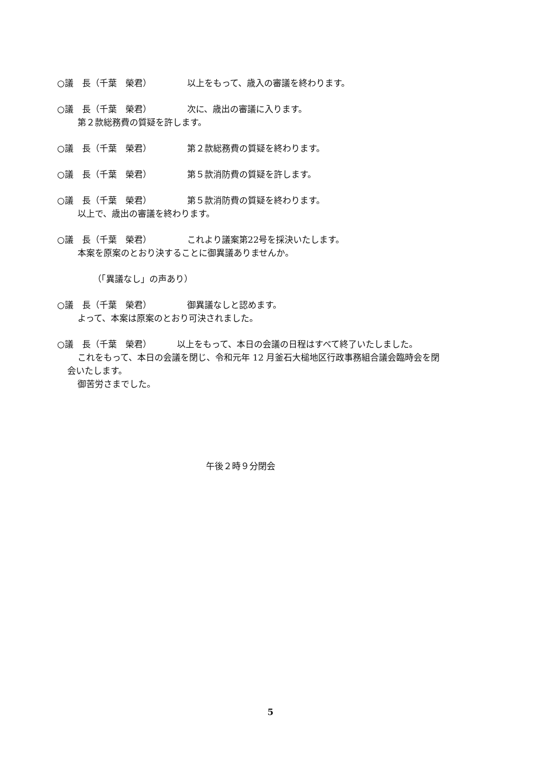○議　長（千葉　榮君） 以上をもって、歳入の審議を終わります。
○議　長（千葉　榮君） 次に、歳出の審議に入ります。
第２款総務費の質疑を許します。
○議　長（千葉　榮君） 第２款総務費の質疑を終わります。
○議　長（千葉　榮君） 第５款消防費の質疑を許します。
○議　長（千葉　榮君） 第５款消防費の質疑を終わります。
以上で、歳出の審議を終わります。
○議　長（千葉　榮君） これより議案第22号を採決いたします。
本案を原案のとおり決することに御異議ありませんか。
（「異議なし」の声あり）
○議　長（千葉　榮君） 御異議なしと認めます。
よって、本案は原案のとおり可決されました。
○議　長（千葉　榮君） 以上をもって、本日の会議の日程はすべて終了いたしました。
これをもって、本日の会議を閉じ、令和元年 12 月釜石大槌地区行政事務組合議会臨時会を閉
会いたします。
御苦労さまでした。
午後２時９分閉会
5